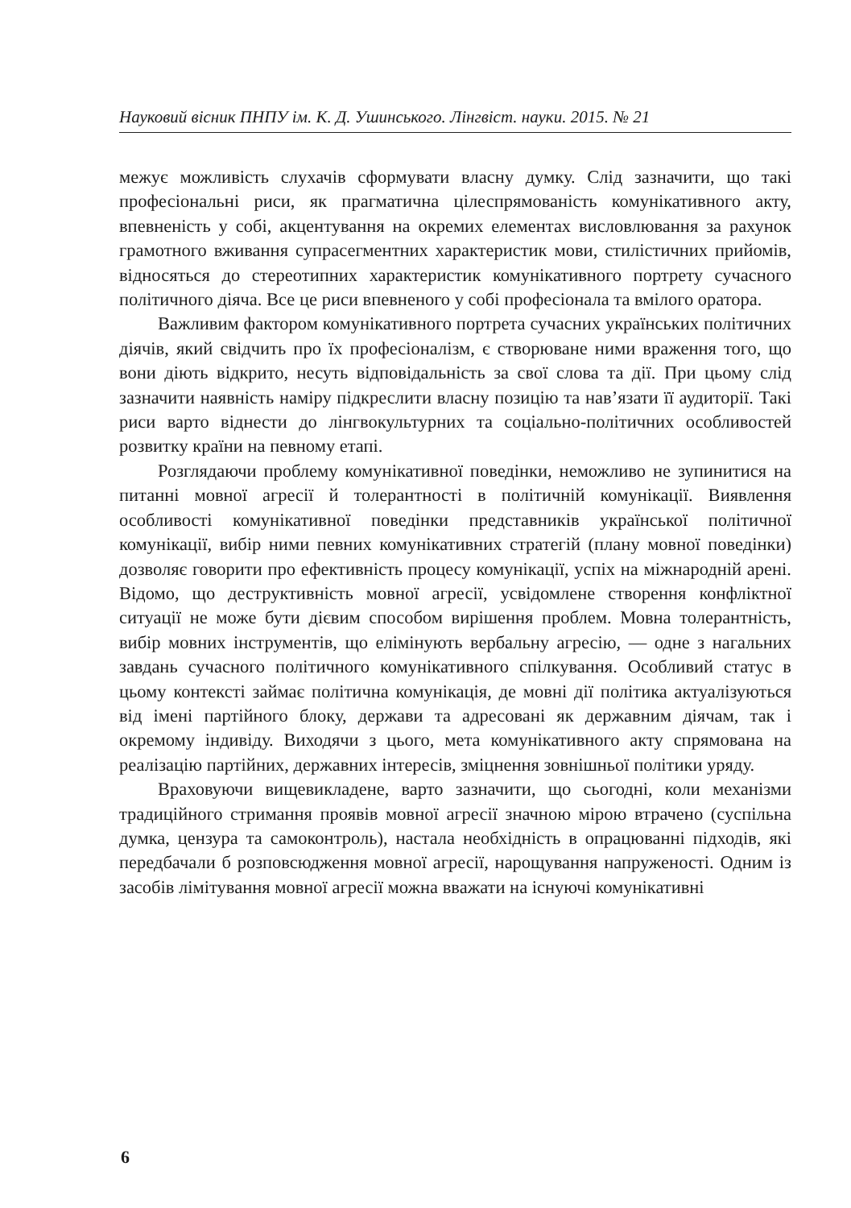Науковий вісник ПНПУ ім. К. Д. Ушинського. Лінгвіст. науки. 2015. № 21
межує можливість слухачів сформувати власну думку. Слід зазначити, що такі професіональні риси, як прагматична цілеспрямованість комунікативного акту, впевненість у собі, акцентування на окремих елементах висловлювання за рахунок грамотного вживання супрасегментних характеристик мови, стилістичних прийомів, відносяться до стереотипних характеристик комунікативного портрету сучасного політичного діяча. Все це риси впевненого у собі професіонала та вмілого оратора.
Важливим фактором комунікативного портрета сучасних українських політичних діячів, який свідчить про їх професіоналізм, є створюване ними враження того, що вони діють відкрито, несуть відповідальність за свої слова та дії. При цьому слід зазначити наявність наміру підкреслити власну позицію та нав’язати її аудиторії. Такі риси варто віднести до лінгвокультурних та соціально-політичних особливостей розвитку країни на певному етапі.
Розглядаючи проблему комунікативної поведінки, неможливо не зупинитися на питанні мовної агресії й толерантності в політичній комунікації. Виявлення особливості комунікативної поведінки представників української політичної комунікації, вибір ними певних комунікативних стратегій (плану мовної поведінки) дозволяє говорити про ефективність процесу комунікації, успіх на міжнародній арені. Відомо, що деструктивність мовної агресії, усвідомлене створення конфліктної ситуації не може бути дієвим способом вирішення проблем. Мовна толерантність, вибір мовних інструментів, що елімінують вербальну агресію, — одне з нагальних завдань сучасного політичного комунікативного спілкування. Особливий статус в цьому контексті займає політична комунікація, де мовні дії політика актуалізуються від імені партійного блоку, держави та адресовані як державним діячам, так і окремому індивіду. Виходячи з цього, мета комунікативного акту спрямована на реалізацію партійних, державних інтересів, зміцнення зовнішньої політики уряду.
Враховуючи вищевикладене, варто зазначити, що сьогодні, коли механізми традиційного стримання проявів мовної агресії значною мірою втрачено (суспільна думка, цензура та самоконтроль), настала необхідність в опрацюванні підходів, які передбачали б розповсюдження мовної агресії, нарощування напруженості. Одним із засобів лімітування мовної агресії можна вважати на існуючі комунікативні
6